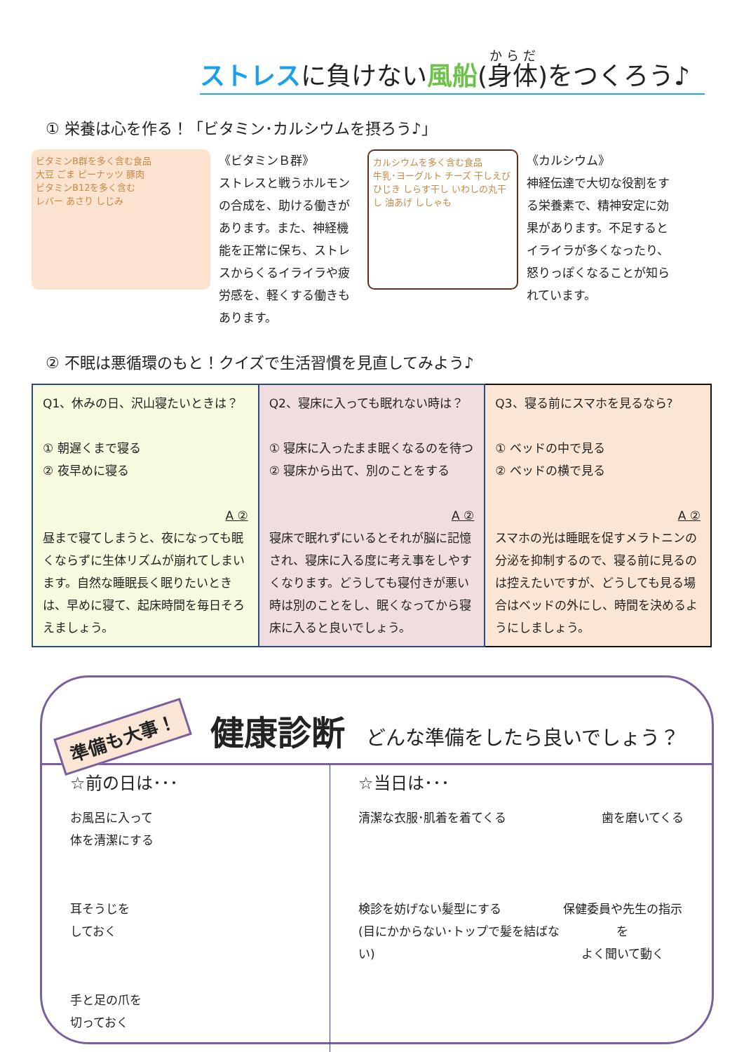ストレスに負けない風船(身体)をつくろう♪
① 栄養は心を作る！「ビタミン･カルシウムを摂ろう♪」
ビタミンB群を多く含む食品
大豆 ごま ピーナッツ 豚肉
ビタミンB12を多く含む
レバー あさり しじみ
《ビタミンＢ群》
ストレスと戦うホルモンの合成を、助ける働きがあります。また、神経機能を正常に保ち、ストレスからくるイライラや疲労感を、軽くする働きもあります。
カルシウムを多く含む食品
牛乳･ヨーグルト チーズ 干しえび ひじき しらす干し いわしの丸干し 油あげ ししゃも
《カルシウム》
神経伝達で大切な役割をする栄養素で、精神安定に効果があります。不足するとイライラが多くなったり、怒りっぽくなることが知られています。
② 不眠は悪循環のもと！クイズで生活習慣を見直してみよう♪
| Q1、休みの日、沢山寝たいときは？ ① 朝遅くまで寝る ② 夜早めに寝る A ② 昼まで寝てしまうと、夜になっても眠くならずに生体リズムが崩れてしまいます。自然な睡眠長く眠りたいときは、早めに寝て、起床時間を毎日そろえましょう。 | Q2、寝床に入っても眠れない時は？ ① 寝床に入ったまま眠くなるのを待つ ② 寝床から出て、別のことをする A ② 寝床で眠れずにいるとそれが脳に記憶され、寝床に入る度に考え事をしやすくなります。どうしても寝付きが悪い時は別のことをし、眠くなってから寝床に入ると良いでしょう。 | Q3、寝る前にスマホを見るなら? ① ベッドの中で見る ② ベッドの横で見る A ② スマホの光は睡眠を促すメラトニンの分泌を抑制するので、寝る前に見るのは控えたいですが、どうしても見る場合はベッドの外にし、時間を決めるようにしましょう。 |
準備も大事！ 健康診断 どんな準備をしたら良いでしょう？
☆前の日は･･･
お風呂に入って
体を清潔にする
耳そうじを
しておく
手と足の爪を
切っておく
☆当日は･･･
清潔な衣服･肌着を着てくる 歯を磨いてくる
検診を妨げない髪型にする
(目にかからない･トップで髪を結ばない)
保健委員や先生の指示を
よく聞いて動く